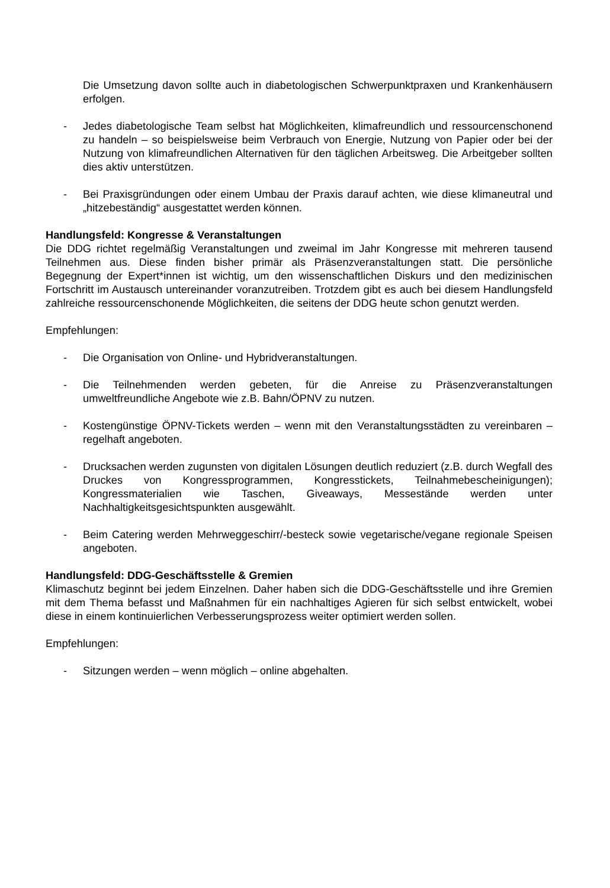Die Umsetzung davon sollte auch in diabetologischen Schwerpunktpraxen und Krankenhäusern erfolgen.
- Jedes diabetologische Team selbst hat Möglichkeiten, klimafreundlich und ressourcenschonend zu handeln – so beispielsweise beim Verbrauch von Energie, Nutzung von Papier oder bei der Nutzung von klimafreundlichen Alternativen für den täglichen Arbeitsweg. Die Arbeitgeber sollten dies aktiv unterstützen.
- Bei Praxisgründungen oder einem Umbau der Praxis darauf achten, wie diese klimaneutral und „hitzebeständig“ ausgestattet werden können.
Handlungsfeld: Kongresse & Veranstaltungen
Die DDG richtet regelmäßig Veranstaltungen und zweimal im Jahr Kongresse mit mehreren tausend Teilnehmen aus. Diese finden bisher primär als Präsenzveranstaltungen statt. Die persönliche Begegnung der Expert*innen ist wichtig, um den wissenschaftlichen Diskurs und den medizinischen Fortschritt im Austausch untereinander voranzutreiben. Trotzdem gibt es auch bei diesem Handlungsfeld zahlreiche ressourcenschonende Möglichkeiten, die seitens der DDG heute schon genutzt werden.
Empfehlungen:
- Die Organisation von Online- und Hybridveranstaltungen.
- Die Teilnehmenden werden gebeten, für die Anreise zu Präsenzveranstaltungen umweltfreundliche Angebote wie z.B. Bahn/ÖPNV zu nutzen.
- Kostengünstige ÖPNV-Tickets werden – wenn mit den Veranstaltungsstädten zu vereinbaren – regelhaft angeboten.
- Drucksachen werden zugunsten von digitalen Lösungen deutlich reduziert (z.B. durch Wegfall des Druckes von Kongressprogrammen, Kongresstickets, Teilnahmebescheinigungen); Kongressmaterialien wie Taschen, Giveaways, Messestände werden unter Nachhaltigkeitsgesichtspunkten ausgewählt.
- Beim Catering werden Mehrweggeschirr/-besteck sowie vegetarische/vegane regionale Speisen angeboten.
Handlungsfeld: DDG-Geschäftsstelle & Gremien
Klimaschutz beginnt bei jedem Einzelnen. Daher haben sich die DDG-Geschäftsstelle und ihre Gremien mit dem Thema befasst und Maßnahmen für ein nachhaltiges Agieren für sich selbst entwickelt, wobei diese in einem kontinuierlichen Verbesserungsprozess weiter optimiert werden sollen.
Empfehlungen:
- Sitzungen werden – wenn möglich – online abgehalten.